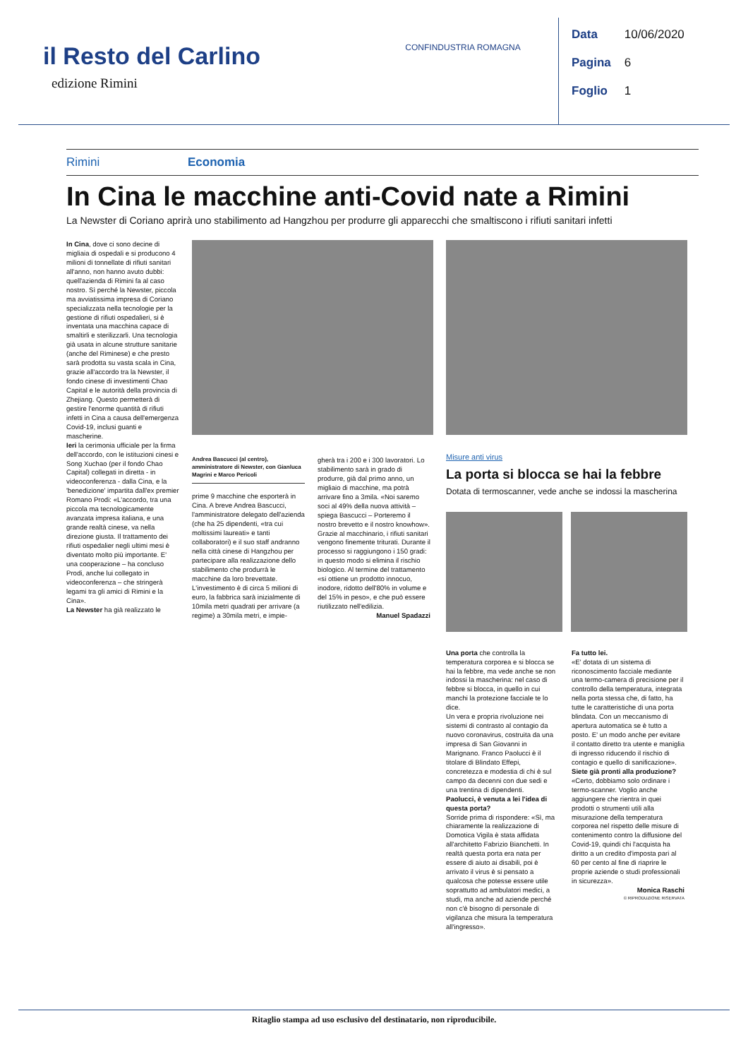il Resto del Carlino
edizione Rimini
CONFINDUSTRIA ROMAGNA
Data 10/06/2020
Pagina 6
Foglio 1
Rimini Economia
In Cina le macchine anti-Covid nate a Rimini
La Newster di Coriano aprirà uno stabilimento ad Hangzhou per produrre gli apparecchi che smaltiscono i rifiuti sanitari infetti
In Cina, dove ci sono decine di migliaia di ospedali e si producono 4 milioni di tonnellate di rifiuti sanitari all'anno, non hanno avuto dubbi: quell'azienda di Rimini fa al caso nostro. Sì perché la Newster, piccola ma avviatissima impresa di Coriano specializzata nella tecnologie per la gestione di rifiuti ospedalieri, si è inventata una macchina capace di smaltirli e sterilizzarli. Una tecnologia già usata in alcune strutture sanitarie (anche del Riminese) e che presto sarà prodotta su vasta scala in Cina, grazie all'accordo tra la Newster, il fondo cinese di investimenti Chao Capital e le autorità della provincia di Zhejiang. Questo permetterà di gestire l'enorme quantità di rifiuti infetti in Cina a causa dell'emergenza Covid-19, inclusi guanti e mascherine.
Ieri la cerimonia ufficiale per la firma dell'accordo, con le istituzioni cinesi e Song Xuchao (per il fondo Chao Capital) collegati in diretta - in videoconferenza - dalla Cina, e la 'benedizione' impartita dall'ex premier Romano Prodi: «L'accordo, tra una piccola ma tecnologicamente avanzata impresa italiana, e una grande realtà cinese, va nella direzione giusta. Il trattamento dei rifiuti ospedalier negli ultimi mesi è diventato molto più importante. E' una cooperazione – ha concluso Prodi, anche lui collegato in videoconferenza – che stringerà legami tra gli amici di Rimini e la Cina».
La Newster ha già realizzato le
Andrea Bascucci (al centro), amministratore di Newster, con Gianluca Magrini e Marco Pericoli
prime 9 macchine che esporterà in Cina. A breve Andrea Bascucci, l'amministratore delegato dell'azienda (che ha 25 dipendenti, «tra cui moltissimi laureati» e tanti collaboratori) e il suo staff andranno nella città cinese di Hangzhou per partecipare alla realizzazione dello stabilimento che produrrà le macchine da loro brevettate. L'investimento è di circa 5 milioni di euro, la fabbrica sarà inizialmente di 10mila metri quadrati per arrivare (a regime) a 30mila metri, e impie-
gherà tra i 200 e i 300 lavoratori. Lo stabilimento sarà in grado di produrre, già dal primo anno, un migliaio di macchine, ma potrà arrivare fino a 3mila. «Noi saremo soci al 49% della nuova attività – spiega Bascucci – Porteremo il nostro brevetto e il nostro knowhow». Grazie al macchinario, i rifiuti sanitari vengono finemente triturati. Durante il processo si raggiungono i 150 gradi: in questo modo si elimina il rischio biologico. Al termine del trattamento «si ottiene un prodotto innocuo, inodore, ridotto dell'80% in volume e del 15% in peso», e che può essere riutilizzato nell'edilizia.
Manuel Spadazzi
Misure anti virus
La porta si blocca se hai la febbre
Dotata di termoscanner, vede anche se indossi la mascherina
Una porta che controlla la temperatura corporea e si blocca se hai la febbre, ma vede anche se non indossi la mascherina: nel caso di febbre si blocca, in quello in cui manchi la protezione facciale te lo dice.
Un vera e propria rivoluzione nei sistemi di contrasto al contagio da nuovo coronavirus, costruita da una impresa di San Giovanni in Marignano. Franco Paolucci è il titolare di Blindato Effepi, concretezza e modestia di chi è sul campo da decenni con due sedi e una trentina di dipendenti.
Paolucci, è venuta a lei l'idea di questa porta?
Sorride prima di rispondere: «Sì, ma chiaramente la realizzazione di Domotica Vigila è stata affidata all'architetto Fabrizio Bianchetti. In realtà questa porta era nata per essere di aiuto ai disabili, poi è arrivato il virus è si pensato a qualcosa che potesse essere utile soprattutto ad ambulatori medici, a studi, ma anche ad aziende perché non c'è bisogno di personale di vigilanza che misura la temperatura all'ingresso».
Fa tutto lei.
«E' dotata di un sistema di riconoscimento facciale mediante una termo-camera di precisione per il controllo della temperatura, integrata nella porta stessa che, di fatto, ha tutte le caratteristiche di una porta blindata. Con un meccanismo di apertura automatica se è tutto a posto. E' un modo anche per evitare il contatto diretto tra utente e maniglia di ingresso riducendo il rischio di contagio e quello di sanificazione».
Siete già pronti alla produzione?
«Certo, dobbiamo solo ordinare i termo-scanner. Voglio anche aggiungere che rientra in quei prodotti o strumenti utili alla misurazione della temperatura corporea nel rispetto delle misure di contenimento contro la diffusione del Covid-19, quindi chi l'acquista ha diritto a un credito d'imposta pari al 60 per cento al fine di riaprire le proprie aziende o studi professionali in sicurezza».
Monica Raschi
© RIPRODUZIONE RISERVATA
Ritaglio stampa ad uso esclusivo del destinatario, non riproducibile.